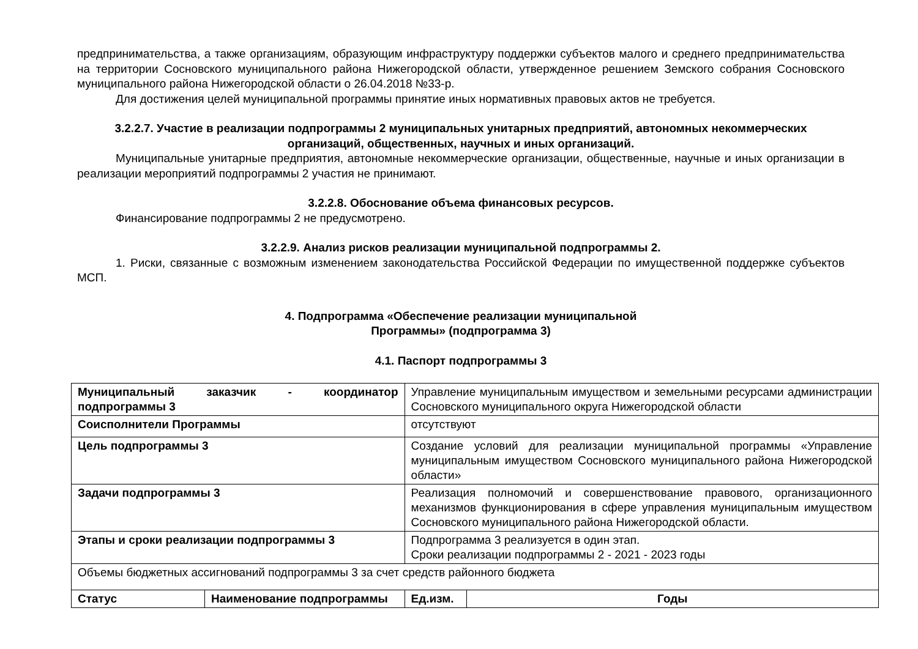предпринимательства, а также организациям, образующим инфраструктуру поддержки субъектов малого и среднего предпринимательства на территории Сосновского муниципального района Нижегородской области, утвержденное решением Земского собрания Сосновского муниципального района Нижегородской области о 26.04.2018 №33-р.
Для достижения целей муниципальной программы принятие иных нормативных правовых актов не требуется.
3.2.2.7. Участие в реализации подпрограммы 2 муниципальных унитарных предприятий, автономных некоммерческих организаций, общественных, научных и иных организаций.
Муниципальные унитарные предприятия, автономные некоммерческие организации, общественные, научные и иных организации в реализации мероприятий подпрограммы 2 участия не принимают.
3.2.2.8. Обоснование объема финансовых ресурсов.
Финансирование подпрограммы 2 не предусмотрено.
3.2.2.9. Анализ рисков реализации муниципальной подпрограммы 2.
1. Риски, связанные с возможным изменением законодательства Российской Федерации по имущественной поддержке субъектов МСП.
4. Подпрограмма «Обеспечение реализации муниципальной
Программы» (подпрограмма 3)
4.1. Паспорт подпрограммы 3
| Муниципальный заказчик - координатор подпрограммы 3 | | Управление муниципальным имуществом и земельными ресурсами администрации Сосновского муниципального округа Нижегородской области | | |
| Соисполнители Программы | | отсутствуют | | |
| Цель подпрограммы 3 | | Создание условий для реализации муниципальной программы «Управление муниципальным имуществом Сосновского муниципального района Нижегородской области» | | |
| Задачи подпрограммы 3 | | Реализация полномочий и совершенствование правового, организационного механизмов функционирования в сфере управления муниципальным имуществом Сосновского муниципального района Нижегородской области. | | |
| Этапы и сроки реализации подпрограммы 3 | | Подпрограмма 3 реализуется в один этап. Сроки реализации подпрограммы 2 - 2021 - 2023 годы | | |
| Объемы бюджетных ассигнований подпрограммы 3 за счет средств районного бюджета | | | | |
| Статус | Наименование подпрограммы | | Ед.изм. | Годы |